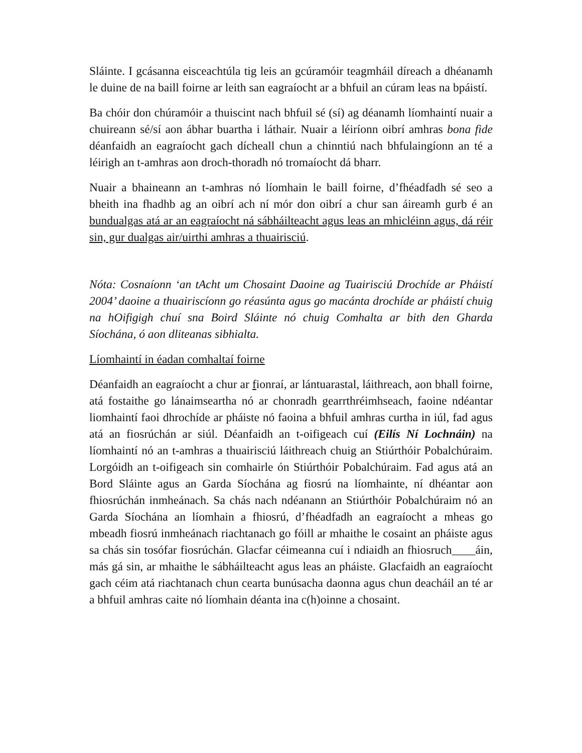Sláinte. I gcásanna eisceachtúla tig leis an gcúramóir teagmháil díreach a dhéanamh le duine de na baill foirne ar leith san eagraíocht ar a bhfuil an cúram leas na bpáistí.
Ba chóir don chúramóir a thuiscint nach bhfuil sé (sí) ag déanamh líomhaintí nuair a chuireann sé/sí aon ábhar buartha i láthair. Nuair a léiríonn oibrí amhras bona fide déanfaidh an eagraíocht gach dícheall chun a chinntiú nach bhfulaingíonn an té a léirigh an t-amhras aon droch-thoradh nó tromaíocht dá bharr.
Nuair a bhaineann an t-amhras nó líomhain le baill foirne, d’fhéadfadh sé seo a bheith ina fhadhb ag an oibrí ach ní mór don oibrí a chur san áireamh gurb é an bundualgas atá ar an eagraíocht ná sábháilteacht agus leas an mhicléinn agus, dá réir sin, gur dualgas air/uirthi amhras a thuairisciú.
Nóta: Cosnaíonn ‘an tAcht um Chosaint Daoine ag Tuairisciú Drochíde ar Pháistí 2004’ daoine a thuairiscíonn go réasúnta agus go macánta drochíde ar pháistí chuig na hOifigigh chuí sna Boird Sláinte nó chuig Comhalta ar bith den Gharda Síochána, ó aon dliteanas sibhialta.
Líomhaintí in éadan comhaltaí foirne
Déanfaidh an eagraíocht a chur ar fionraí, ar lántuarastal, láithreach, aon bhall foirne, atá fostaithe go lánaimseartha nó ar chonradh gearrthréimhseach, faoine ndéantar liomhaintí faoi dhrochíde ar pháiste nó faoina a bhfuil amhras curtha in iúl, fad agus atá an fiosrúchán ar siúl. Déanfaidh an t-oifigeach cuí (Eilís Ní Lochnáin) na líomhaintí nó an t-amhras a thuairisciú láithreach chuig an Stiúrthóir Pobalchúraim. Lorgóidh an t-oifigeach sin comhairle ón Stiúrthóir Pobalchúraim. Fad agus atá an Bord Sláinte agus an Garda Síochána ag fiosrú na líomhainte, ní dhéantar aon fhiosrúchán inmheánach. Sa chás nach ndéanann an Stiúrthóir Pobalchúraim nó an Garda Síochána an líomhain a fhiosrú, d’fhéadfadh an eagraíocht a mheas go mbeadh fiosrú inmheánach riachtanach go fóill ar mhaithe le cosaint an pháiste agus sa chás sin tosófar fiosrúchán. Glacfar céimeanna cuí i ndiaidh an fhiosruch____áin, más gá sin, ar mhaithe le sábháilteacht agus leas an pháiste. Glacfaidh an eagraíocht gach céim atá riachtanach chun cearta bunúsacha daonna agus chun deacháil an té ar a bhfuil amhras caite nó líomhain déanta ina c(h)oinne a chosaint.